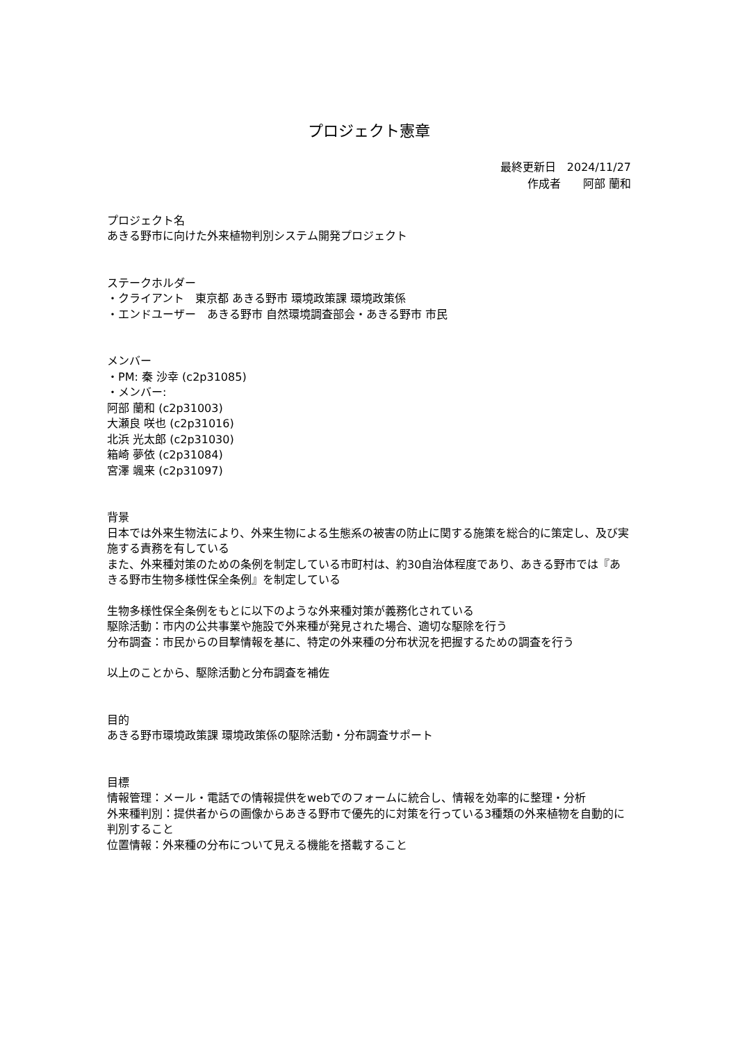プロジェクト憲章
最終更新日　2024/11/27
作成者　　阿部 蘭和
プロジェクト名
あきる野市に向けた外来植物判別システム開発プロジェクト
ステークホルダー
・クライアント　東京都 あきる野市 環境政策課 環境政策係
・エンドユーザー　あきる野市 自然環境調査部会・あきる野市 市民
メンバー
・PM: 秦 沙幸 (c2p31085)
・メンバー:
阿部 蘭和 (c2p31003)
大瀬良 咲也 (c2p31016)
北浜 光太郎 (c2p31030)
箱崎 夢依 (c2p31084)
宮澤 颯来 (c2p31097)
背景
日本では外来生物法により、外来生物による生態系の被害の防止に関する施策を総合的に策定し、及び実施する責務を有している
また、外来種対策のための条例を制定している市町村は、約30自治体程度であり、あきる野市では『あきる野市生物多様性保全条例』を制定している
生物多様性保全条例をもとに以下のような外来種対策が義務化されている
駆除活動：市内の公共事業や施設で外来種が発見された場合、適切な駆除を行う
分布調査：市民からの目撃情報を基に、特定の外来種の分布状況を把握するための調査を行う
以上のことから、駆除活動と分布調査を補佐
目的
あきる野市環境政策課 環境政策係の駆除活動・分布調査サポート
目標
情報管理：メール・電話での情報提供をwebでのフォームに統合し、情報を効率的に整理・分析
外来種判別：提供者からの画像からあきる野市で優先的に対策を行っている3種類の外来植物を自動的に判別すること
位置情報：外来種の分布について見える機能を搭載すること